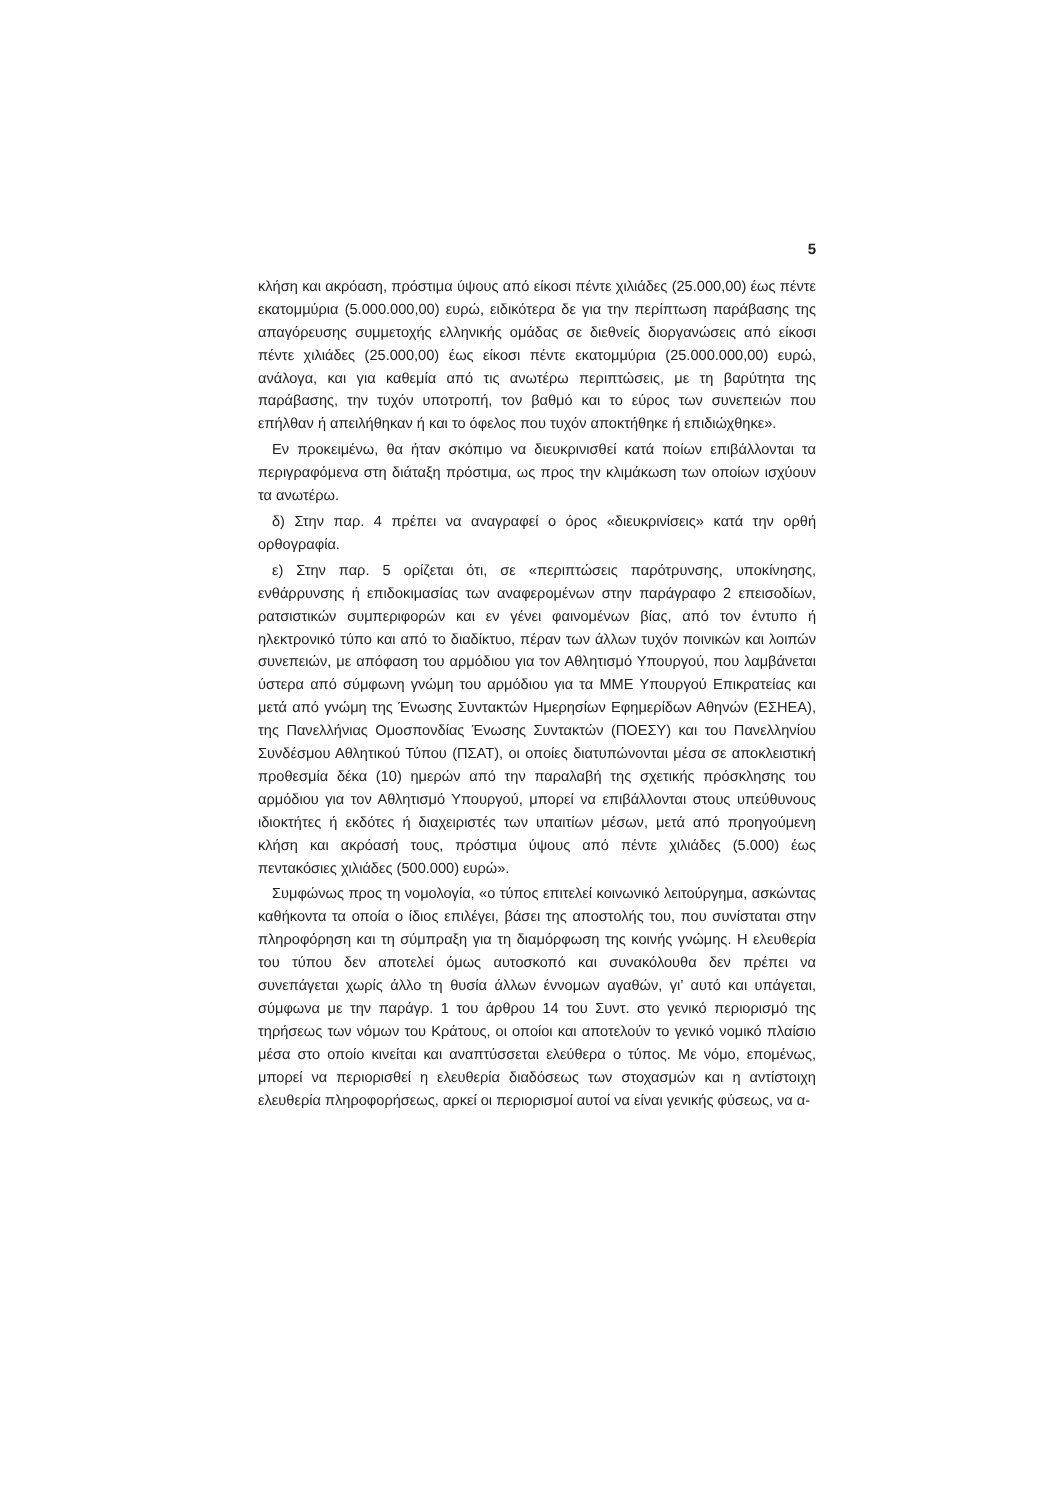5
κλήση και ακρόαση, πρόστιμα ύψους από είκοσι πέντε χιλιάδες (25.000,00) έως πέντε εκατομμύρια (5.000.000,00) ευρώ, ειδικότερα δε για την περίπτωση παράβασης της απαγόρευσης συμμετοχής ελληνικής ομάδας σε διεθνείς διοργανώσεις από είκοσι πέντε χιλιάδες (25.000,00) έως είκοσι πέντε εκατομμύρια (25.000.000,00) ευρώ, ανάλογα, και για καθεμία από τις ανωτέρω περιπτώσεις, με τη βαρύτητα της παράβασης, την τυχόν υποτροπή, τον βαθμό και το εύρος των συνεπειών που επήλθαν ή απειλήθηκαν ή και το όφελος που τυχόν αποκτήθηκε ή επιδιώχθηκε».
Εν προκειμένω, θα ήταν σκόπιμο να διευκρινισθεί κατά ποίων επιβάλλονται τα περιγραφόμενα στη διάταξη πρόστιμα, ως προς την κλιμάκωση των οποίων ισχύουν τα ανωτέρω.
δ) Στην παρ. 4 πρέπει να αναγραφεί ο όρος «διευκρινίσεις» κατά την ορθή ορθογραφία.
ε) Στην παρ. 5 ορίζεται ότι, σε «περιπτώσεις παρότρυνσης, υποκίνησης, ενθάρρυνσης ή επιδοκιμασίας των αναφερομένων στην παράγραφο 2 επεισοδίων, ρατσιστικών συμπεριφορών και εν γένει φαινομένων βίας, από τον έντυπο ή ηλεκτρονικό τύπο και από το διαδίκτυο, πέραν των άλλων τυχόν ποινικών και λοιπών συνεπειών, με απόφαση του αρμόδιου για τον Αθλητισμό Υπουργού, που λαμβάνεται ύστερα από σύμφωνη γνώμη του αρμόδιου για τα ΜΜΕ Υπουργού Επικρατείας και μετά από γνώμη της Ένωσης Συντακτών Ημερησίων Εφημερίδων Αθηνών (ΕΣΗΕΑ), της Πανελλήνιας Ομοσπονδίας Ένωσης Συντακτών (ΠΟΕΣΥ) και του Πανελληνίου Συνδέσμου Αθλητικού Τύπου (ΠΣΑΤ), οι οποίες διατυπώνονται μέσα σε αποκλειστική προθεσμία δέκα (10) ημερών από την παραλαβή της σχετικής πρόσκλησης του αρμόδιου για τον Αθλητισμό Υπουργού, μπορεί να επιβάλλονται στους υπεύθυνους ιδιοκτήτες ή εκδότες ή διαχειριστές των υπαιτίων μέσων, μετά από προηγούμενη κλήση και ακρόασή τους, πρόστιμα ύψους από πέντε χιλιάδες (5.000) έως πεντακόσιες χιλιάδες (500.000) ευρώ».
Συμφώνως προς τη νομολογία, «ο τύπος επιτελεί κοινωνικό λειτούργημα, ασκώντας καθήκοντα τα οποία ο ίδιος επιλέγει, βάσει της αποστολής του, που συνίσταται στην πληροφόρηση και τη σύμπραξη για τη διαμόρφωση της κοινής γνώμης. Η ελευθερία του τύπου δεν αποτελεί όμως αυτοσκοπό και συνακόλουθα δεν πρέπει να συνεπάγεται χωρίς άλλο τη θυσία άλλων έννομων αγαθών, γι’ αυτό και υπάγεται, σύμφωνα με την παράγρ. 1 του άρθρου 14 του Συντ. στο γενικό περιορισμό της τηρήσεως των νόμων του Κράτους, οι οποίοι και αποτελούν το γενικό νομικό πλαίσιο μέσα στο οποίο κινείται και αναπτύσσεται ελεύθερα ο τύπος. Με νόμο, επομένως, μπορεί να περιορισθεί η ελευθερία διαδόσεως των στοχασμών και η αντίστοιχη ελευθερία πληροφορήσεως, αρκεί οι περιορισμοί αυτοί να είναι γενικής φύσεως, να α-